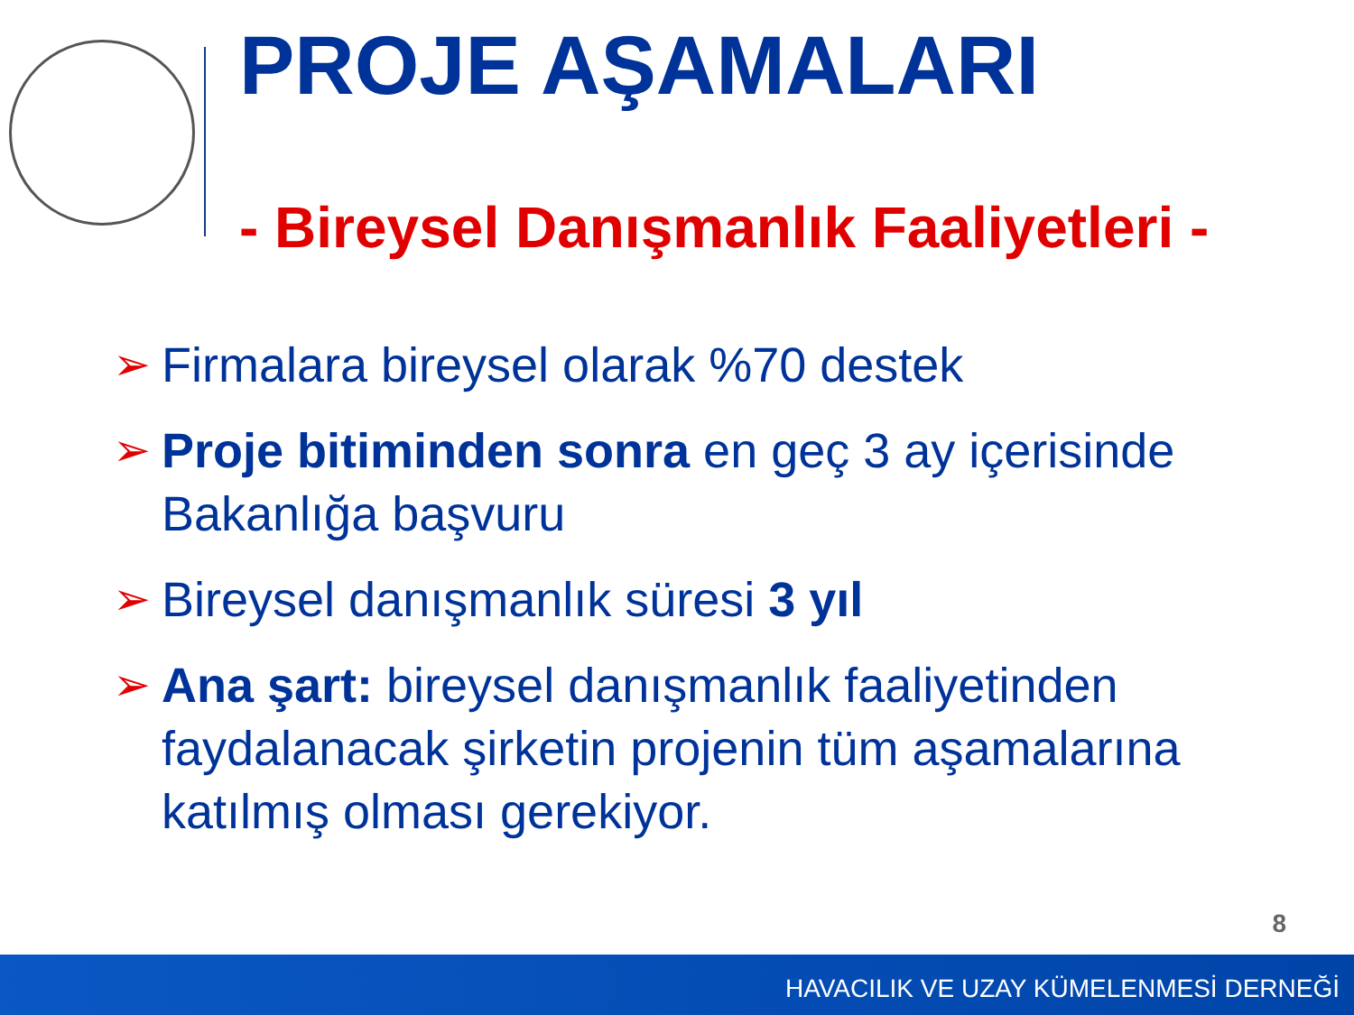PROJE AŞAMALARI
- Bireysel Danışmanlık Faaliyetleri -
➢ Firmalara bireysel olarak %70 destek
➢ Proje bitiminden sonra en geç 3 ay içerisinde Bakanlığa başvuru
➢ Bireysel danışmanlık süresi 3 yıl
➢ Ana şart: bireysel danışmanlık faaliyetinden faydalanacak şirketin projenin tüm aşamalarına katılmış olması gerekiyor.
8
HAVACILIK VE UZAY KÜMELENMESİ DERNEĞİ